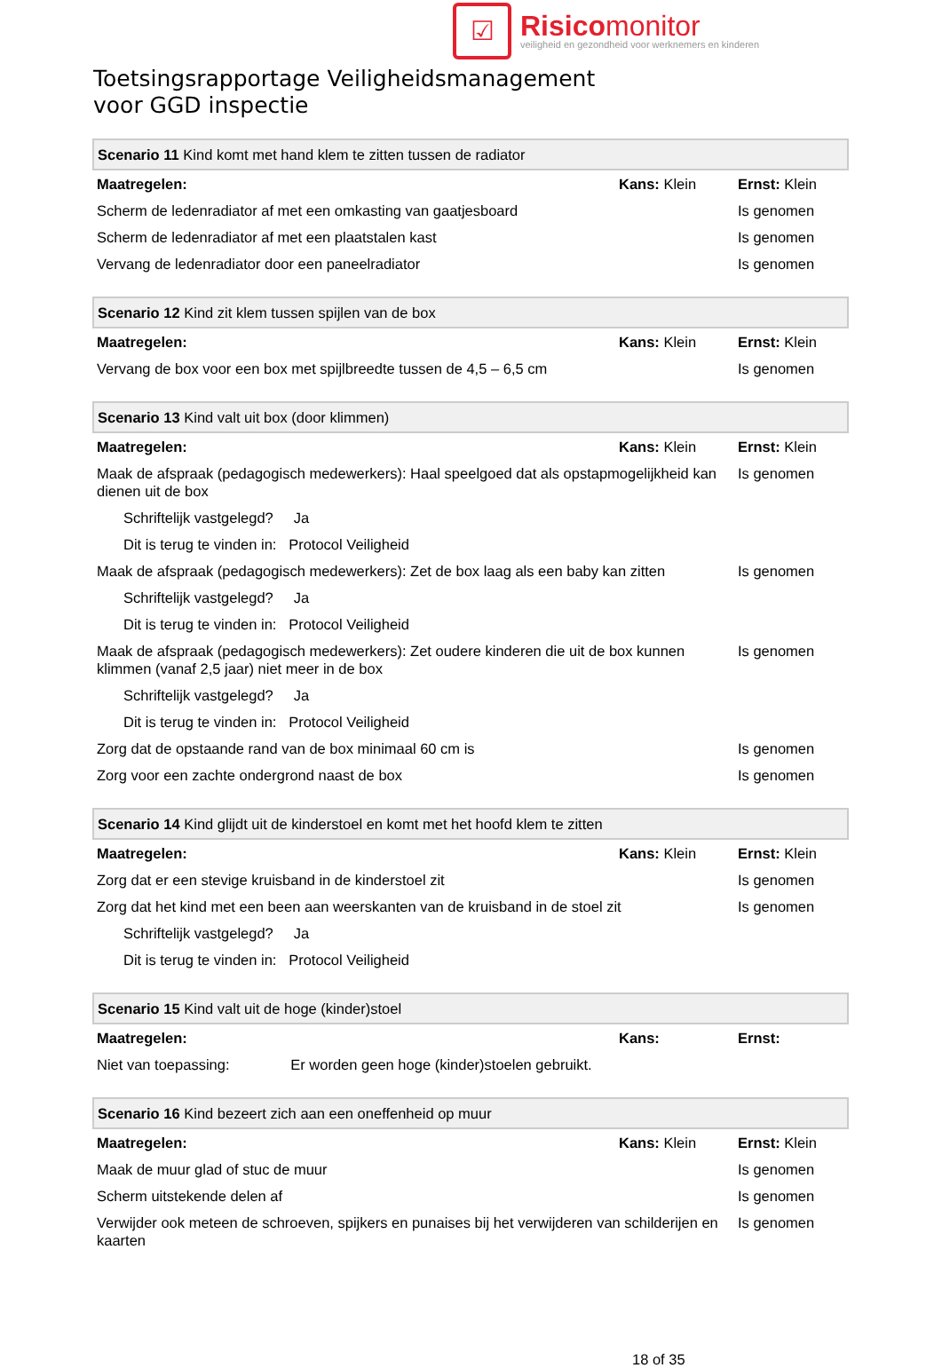☑
Risicomonitor
veiligheid en gezondheid voor werknemers en kinderen
Toetsingsrapportage Veiligheidsmanagement
voor GGD inspectie
| Scenario 11 Kind komt met hand klem te zitten tussen de radiator | | |
| Maatregelen: | Kans: Klein | Ernst: Klein |
| Scherm de ledenradiator af met een omkasting van gaatjesboard | | Is genomen |
| Scherm de ledenradiator af met een plaatstalen kast | | Is genomen |
| Vervang de ledenradiator door een paneelradiator | | Is genomen |
| Scenario 12 Kind zit klem tussen spijlen van de box | | |
| Maatregelen: | Kans: Klein | Ernst: Klein |
| Vervang de box voor een box met spijlbreedte tussen de 4,5 – 6,5 cm | | Is genomen |
| Scenario 13 Kind valt uit box (door klimmen) | | |
| Maatregelen: | Kans: Klein | Ernst: Klein |
| Maak de afspraak (pedagogisch medewerkers): Haal speelgoed dat als opstapmogelijkheid kan dienen uit de box | | Is genomen |
| Schriftelijk vastgelegd? Ja | | |
| Dit is terug te vinden in: Protocol Veiligheid | | |
| Maak de afspraak (pedagogisch medewerkers): Zet de box laag als een baby kan zitten | | Is genomen |
| Schriftelijk vastgelegd? Ja | | |
| Dit is terug te vinden in: Protocol Veiligheid | | |
| Maak de afspraak (pedagogisch medewerkers): Zet oudere kinderen die uit de box kunnen klimmen (vanaf 2,5 jaar) niet meer in de box | | Is genomen |
| Schriftelijk vastgelegd? Ja | | |
| Dit is terug te vinden in: Protocol Veiligheid | | |
| Zorg dat de opstaande rand van de box minimaal 60 cm is | | Is genomen |
| Zorg voor een zachte ondergrond naast de box | | Is genomen |
| Scenario 14 Kind glijdt uit de kinderstoel en komt met het hoofd klem te zitten | | |
| Maatregelen: | Kans: Klein | Ernst: Klein |
| Zorg dat er een stevige kruisband in de kinderstoel zit | | Is genomen |
| Zorg dat het kind met een been aan weerskanten van de kruisband in de stoel zit | | Is genomen |
| Schriftelijk vastgelegd? Ja | | |
| Dit is terug te vinden in: Protocol Veiligheid | | |
| Scenario 15 Kind valt uit de hoge (kinder)stoel | | |
| Maatregelen: | Kans: | Ernst: |
| Niet van toepassing: Er worden geen hoge (kinder)stoelen gebruikt. | | |
| Scenario 16 Kind bezeert zich aan een oneffenheid op muur | | |
| Maatregelen: | Kans: Klein | Ernst: Klein |
| Maak de muur glad of stuc de muur | | Is genomen |
| Scherm uitstekende delen af | | Is genomen |
| Verwijder ook meteen de schroeven, spijkers en punaises bij het verwijderen van schilderijen en kaarten | | Is genomen |
18 of 35